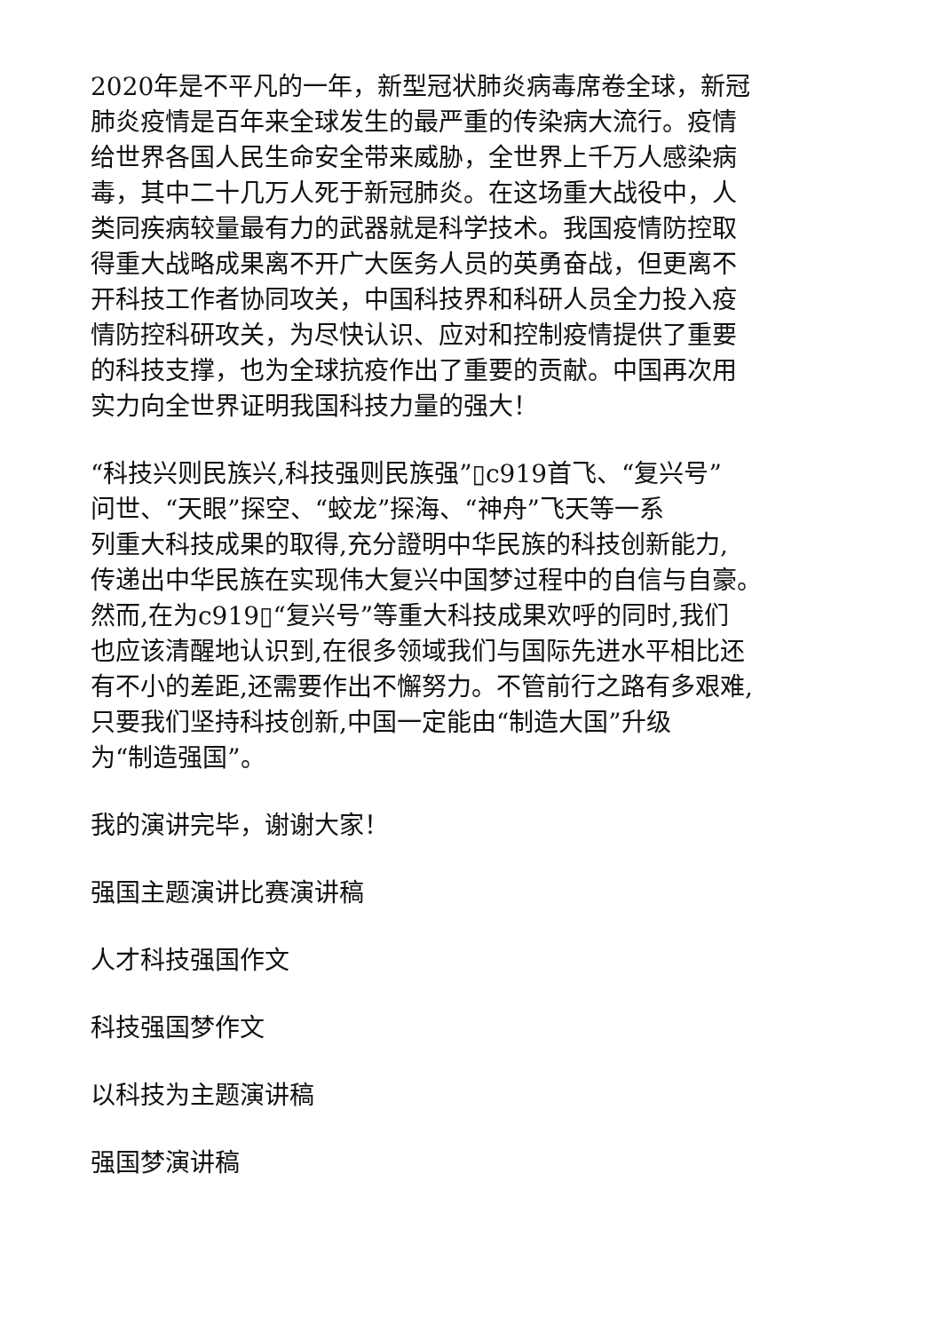2020年是不平凡的一年，新型冠状肺炎病毒席卷全球，新冠
肺炎疫情是百年来全球发生的最严重的传染病大流行。疫情
给世界各国人民生命安全带来威胁，全世界上千万人感染病
毒，其中二十几万人死于新冠肺炎。在这场重大战役中，人
类同疾病较量最有力的武器就是科学技术。我国疫情防控取
得重大战略成果离不开广大医务人员的英勇奋战，但更离不
开科技工作者协同攻关，中国科技界和科研人员全力投入疫
情防控科研攻关，为尽快认识、应对和控制疫情提供了重要
的科技支撑，也为全球抗疫作出了重要的贡献。中国再次用
实力向全世界证明我国科技力量的强大！
“科技兴则民族兴,科技强则民族强”▯c919首飞、“复兴号”
问世、“天眼”探空、“蛟龙”探海、“神舟”飞天等一系
列重大科技成果的取得,充分證明中华民族的科技创新能力,
传递出中华民族在实现伟大复兴中国梦过程中的自信与自豪。
然而,在为c919▯“复兴号”等重大科技成果欢呼的同时,我们
也应该清醒地认识到,在很多领域我们与国际先进水平相比还
有不小的差距,还需要作出不懈努力。不管前行之路有多艰难,
只要我们坚持科技创新,中国一定能由“制造大国”升级
为“制造强国”。
我的演讲完毕，谢谢大家！
强国主题演讲比赛演讲稿
人才科技强国作文
科技强国梦作文
以科技为主题演讲稿
强国梦演讲稿